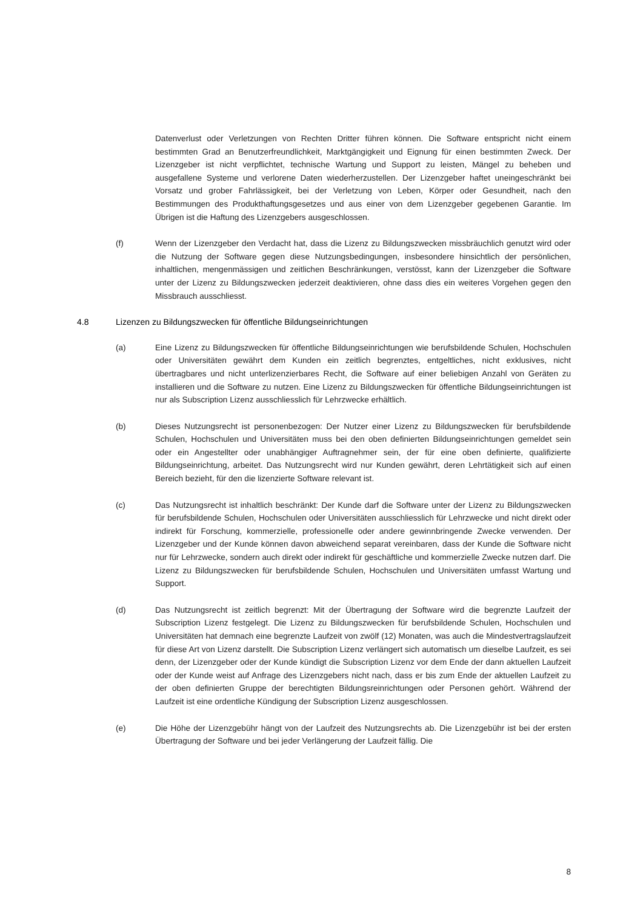Datenverlust oder Verletzungen von Rechten Dritter führen können. Die Software entspricht nicht einem bestimmten Grad an Benutzerfreundlichkeit, Marktgängigkeit und Eignung für einen bestimmten Zweck. Der Lizenzgeber ist nicht verpflichtet, technische Wartung und Support zu leisten, Mängel zu beheben und ausgefallene Systeme und verlorene Daten wiederherzustellen. Der Lizenzgeber haftet uneingeschränkt bei Vorsatz und grober Fahrlässigkeit, bei der Verletzung von Leben, Körper oder Gesundheit, nach den Bestimmungen des Produkthaftungsgesetzes und aus einer von dem Lizenzgeber gegebenen Garantie. Im Übrigen ist die Haftung des Lizenzgebers ausgeschlossen.
(f) Wenn der Lizenzgeber den Verdacht hat, dass die Lizenz zu Bildungszwecken missbräuchlich genutzt wird oder die Nutzung der Software gegen diese Nutzungsbedingungen, insbesondere hinsichtlich der persönlichen, inhaltlichen, mengenmässigen und zeitlichen Beschränkungen, verstösst, kann der Lizenzgeber die Software unter der Lizenz zu Bildungszwecken jederzeit deaktivieren, ohne dass dies ein weiteres Vorgehen gegen den Missbrauch ausschliesst.
4.8 Lizenzen zu Bildungszwecken für öffentliche Bildungseinrichtungen
(a) Eine Lizenz zu Bildungszwecken für öffentliche Bildungseinrichtungen wie berufsbildende Schulen, Hochschulen oder Universitäten gewährt dem Kunden ein zeitlich begrenztes, entgeltliches, nicht exklusives, nicht übertragbares und nicht unterlizenzierbares Recht, die Software auf einer beliebigen Anzahl von Geräten zu installieren und die Software zu nutzen. Eine Lizenz zu Bildungszwecken für öffentliche Bildungseinrichtungen ist nur als Subscription Lizenz ausschliesslich für Lehrzwecke erhältlich.
(b) Dieses Nutzungsrecht ist personenbezogen: Der Nutzer einer Lizenz zu Bildungszwecken für berufsbildende Schulen, Hochschulen und Universitäten muss bei den oben definierten Bildungseinrichtungen gemeldet sein oder ein Angestellter oder unabhängiger Auftragnehmer sein, der für eine oben definierte, qualifizierte Bildungseinrichtung, arbeitet. Das Nutzungsrecht wird nur Kunden gewährt, deren Lehrtätigkeit sich auf einen Bereich bezieht, für den die lizenzierte Software relevant ist.
(c) Das Nutzungsrecht ist inhaltlich beschränkt: Der Kunde darf die Software unter der Lizenz zu Bildungszwecken für berufsbildende Schulen, Hochschulen oder Universitäten ausschliesslich für Lehrzwecke und nicht direkt oder indirekt für Forschung, kommerzielle, professionelle oder andere gewinnbringende Zwecke verwenden. Der Lizenzgeber und der Kunde können davon abweichend separat vereinbaren, dass der Kunde die Software nicht nur für Lehrzwecke, sondern auch direkt oder indirekt für geschäftliche und kommerzielle Zwecke nutzen darf. Die Lizenz zu Bildungszwecken für berufsbildende Schulen, Hochschulen und Universitäten umfasst Wartung und Support.
(d) Das Nutzungsrecht ist zeitlich begrenzt: Mit der Übertragung der Software wird die begrenzte Laufzeit der Subscription Lizenz festgelegt. Die Lizenz zu Bildungszwecken für berufsbildende Schulen, Hochschulen und Universitäten hat demnach eine begrenzte Laufzeit von zwölf (12) Monaten, was auch die Mindestvertragslaufzeit für diese Art von Lizenz darstellt. Die Subscription Lizenz verlängert sich automatisch um dieselbe Laufzeit, es sei denn, der Lizenzgeber oder der Kunde kündigt die Subscription Lizenz vor dem Ende der dann aktuellen Laufzeit oder der Kunde weist auf Anfrage des Lizenzgebers nicht nach, dass er bis zum Ende der aktuellen Laufzeit zu der oben definierten Gruppe der berechtigten Bildungsreinrichtungen oder Personen gehört. Während der Laufzeit ist eine ordentliche Kündigung der Subscription Lizenz ausgeschlossen.
(e) Die Höhe der Lizenzgebühr hängt von der Laufzeit des Nutzungsrechts ab. Die Lizenzgebühr ist bei der ersten Übertragung der Software und bei jeder Verlängerung der Laufzeit fällig. Die
8